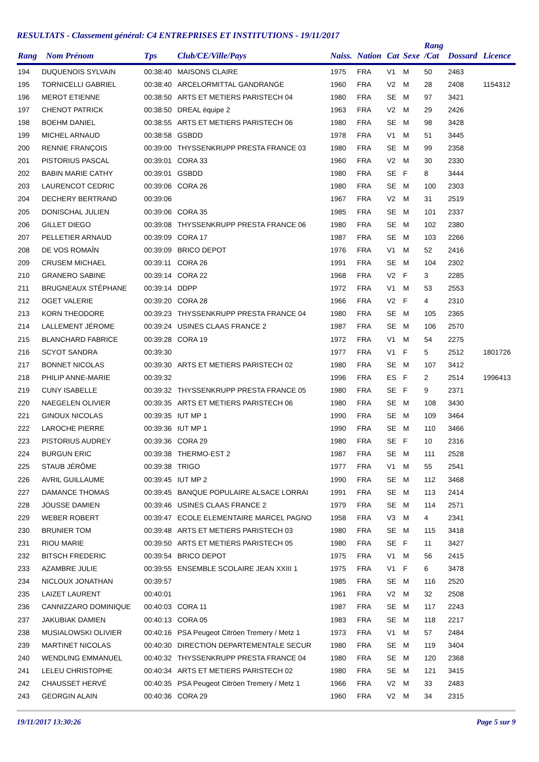RESULTATS - Classement général: C4 ENTREPRISES ET INSTITUTIONS - 19/11/2017
| Rang | Nom Prénom | Tps | Club/CE/Ville/Pays | Naiss. | Nation | Cat | Sexe | Rang /Cat | Dossard | Licence |
| --- | --- | --- | --- | --- | --- | --- | --- | --- | --- | --- |
| 194 | DUQUENOIS SYLVAIN | 00:38:40 | MAISONS CLAIRE | 1975 | FRA | V1 | M | 50 | 2463 | |
| 195 | TORNICELLI GABRIEL | 00:38:40 | ARCELORMITTAL GANDRANGE | 1960 | FRA | V2 | M | 28 | 2408 | 1154312 |
| 196 | MEROT ETIENNE | 00:38:50 | ARTS ET METIERS PARISTECH 04 | 1980 | FRA | SE | M | 97 | 3421 | |
| 197 | CHENOT PATRICK | 00:38:50 | DREAL équipe 2 | 1963 | FRA | V2 | M | 29 | 2426 | |
| 198 | BOEHM DANIEL | 00:38:55 | ARTS ET METIERS PARISTECH 06 | 1980 | FRA | SE | M | 98 | 3428 | |
| 199 | MICHEL ARNAUD | 00:38:58 | GSBDD | 1978 | FRA | V1 | M | 51 | 3445 | |
| 200 | RENNIE FRANÇOIS | 00:39:00 | THYSSENKRUPP PRESTA FRANCE 03 | 1980 | FRA | SE | M | 99 | 2358 | |
| 201 | PISTORIUS PASCAL | 00:39:01 | CORA 33 | 1960 | FRA | V2 | M | 30 | 2330 | |
| 202 | BABIN MARIE CATHY | 00:39:01 | GSBDD | 1980 | FRA | SE | F | 8 | 3444 | |
| 203 | LAURENCOT CEDRIC | 00:39:06 | CORA 26 | 1980 | FRA | SE | M | 100 | 2303 | |
| 204 | DECHERY BERTRAND | 00:39:06 | | 1967 | FRA | V2 | M | 31 | 2519 | |
| 205 | DONISCHAL JULIEN | 00:39:06 | CORA 35 | 1985 | FRA | SE | M | 101 | 2337 | |
| 206 | GILLET DIEGO | 00:39:08 | THYSSENKRUPP PRESTA FRANCE 06 | 1980 | FRA | SE | M | 102 | 2380 | |
| 207 | PELLETIER ARNAUD | 00:39:09 | CORA 17 | 1987 | FRA | SE | M | 103 | 2266 | |
| 208 | DE VOS ROMAÎN | 00:39:09 | BRICO DEPOT | 1976 | FRA | V1 | M | 52 | 2416 | |
| 209 | CRUSEM MICHAEL | 00:39:11 | CORA 26 | 1991 | FRA | SE | M | 104 | 2302 | |
| 210 | GRANERO SABINE | 00:39:14 | CORA 22 | 1968 | FRA | V2 | F | 3 | 2285 | |
| 211 | BRUGNEAUX STÉPHANE | 00:39:14 | DDPP | 1972 | FRA | V1 | M | 53 | 2553 | |
| 212 | OGET VALERIE | 00:39:20 | CORA 28 | 1966 | FRA | V2 | F | 4 | 2310 | |
| 213 | KORN THEODORE | 00:39:23 | THYSSENKRUPP PRESTA FRANCE 04 | 1980 | FRA | SE | M | 105 | 2365 | |
| 214 | LALLEMENT JÉROME | 00:39:24 | USINES CLAAS FRANCE 2 | 1987 | FRA | SE | M | 106 | 2570 | |
| 215 | BLANCHARD FABRICE | 00:39:28 | CORA 19 | 1972 | FRA | V1 | M | 54 | 2275 | |
| 216 | SCYOT SANDRA | 00:39:30 | | 1977 | FRA | V1 | F | 5 | 2512 | 1801726 |
| 217 | BONNET NICOLAS | 00:39:30 | ARTS ET METIERS PARISTECH 02 | 1980 | FRA | SE | M | 107 | 3412 | |
| 218 | PHILIP ANNE-MARIE | 00:39:32 | | 1996 | FRA | ES | F | 2 | 2514 | 1996413 |
| 219 | CUNY ISABELLE | 00:39:32 | THYSSENKRUPP PRESTA FRANCE 05 | 1980 | FRA | SE | F | 9 | 2371 | |
| 220 | NAEGELEN OLIVIER | 00:39:35 | ARTS ET METIERS PARISTECH 06 | 1980 | FRA | SE | M | 108 | 3430 | |
| 221 | GINOUX NICOLAS | 00:39:35 | IUT MP 1 | 1990 | FRA | SE | M | 109 | 3464 | |
| 222 | LAROCHE PIERRE | 00:39:36 | IUT MP 1 | 1990 | FRA | SE | M | 110 | 3466 | |
| 223 | PISTORIUS AUDREY | 00:39:36 | CORA 29 | 1980 | FRA | SE | F | 10 | 2316 | |
| 224 | BURGUN ERIC | 00:39:38 | THERMO-EST 2 | 1987 | FRA | SE | M | 111 | 2528 | |
| 225 | STAUB JÉRÔME | 00:39:38 | TRIGO | 1977 | FRA | V1 | M | 55 | 2541 | |
| 226 | AVRIL GUILLAUME | 00:39:45 | IUT MP 2 | 1990 | FRA | SE | M | 112 | 3468 | |
| 227 | DAMANCE THOMAS | 00:39:45 | BANQUE POPULAIRE ALSACE LORRAI | 1991 | FRA | SE | M | 113 | 2414 | |
| 228 | JOUSSE DAMIEN | 00:39:46 | USINES CLAAS FRANCE 2 | 1979 | FRA | SE | M | 114 | 2571 | |
| 229 | WEBER ROBERT | 00:39:47 | ECOLE ELEMENTAIRE MARCEL PAGNO | 1958 | FRA | V3 | M | 4 | 2341 | |
| 230 | BRUNIER TOM | 00:39:48 | ARTS ET METIERS PARISTECH 03 | 1980 | FRA | SE | M | 115 | 3418 | |
| 231 | RIOU MARIE | 00:39:50 | ARTS ET METIERS PARISTECH 05 | 1980 | FRA | SE | F | 11 | 3427 | |
| 232 | BITSCH FREDERIC | 00:39:54 | BRICO DEPOT | 1975 | FRA | V1 | M | 56 | 2415 | |
| 233 | AZAMBRE JULIE | 00:39:55 | ENSEMBLE SCOLAIRE JEAN XXIII 1 | 1975 | FRA | V1 | F | 6 | 3478 | |
| 234 | NICLOUX JONATHAN | 00:39:57 | | 1985 | FRA | SE | M | 116 | 2520 | |
| 235 | LAIZET LAURENT | 00:40:01 | | 1961 | FRA | V2 | M | 32 | 2508 | |
| 236 | CANNIZZARO DOMINIQUE | 00:40:03 | CORA 11 | 1987 | FRA | SE | M | 117 | 2243 | |
| 237 | JAKUBIAK DAMIEN | 00:40:13 | CORA 05 | 1983 | FRA | SE | M | 118 | 2217 | |
| 238 | MUSIALOWSKI OLIVIER | 00:40:16 | PSA Peugeot Citröen Tremery / Metz 1 | 1973 | FRA | V1 | M | 57 | 2484 | |
| 239 | MARTINET NICOLAS | 00:40:30 | DIRECTION DEPARTEMENTALE SECUR | 1980 | FRA | SE | M | 119 | 3404 | |
| 240 | WENDLING EMMANUEL | 00:40:32 | THYSSENKRUPP PRESTA FRANCE 04 | 1980 | FRA | SE | M | 120 | 2368 | |
| 241 | LELEU CHRISTOPHE | 00:40:34 | ARTS ET METIERS PARISTECH 02 | 1980 | FRA | SE | M | 121 | 3415 | |
| 242 | CHAUSSET HERVÉ | 00:40:35 | PSA Peugeot Citröen Tremery / Metz 1 | 1966 | FRA | V2 | M | 33 | 2483 | |
| 243 | GEORGIN ALAIN | 00:40:36 | CORA 29 | 1960 | FRA | V2 | M | 34 | 2315 | |
19/11/2017 13:30:26 Page 5 sur 9